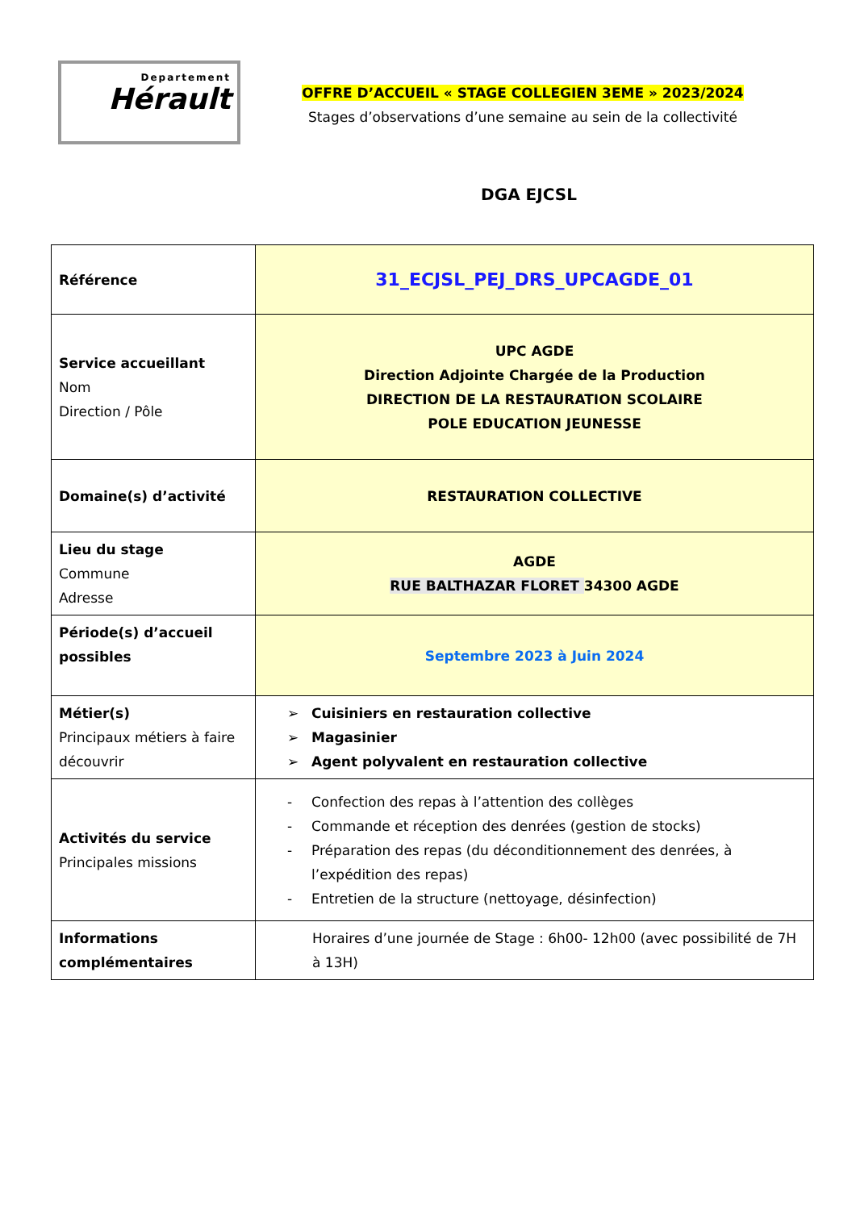Departement
Hérault
OFFRE D’ACCUEIL « STAGE COLLEGIEN 3EME » 2023/2024
Stages d’observations d’une semaine au sein de la collectivité
DGA EJCSL
| Référence | 31_ECJSL_PEJ_DRS_UPCAGDE_01 |
| Service accueillant Nom Direction / Pôle | UPC AGDE Direction Adjointe Chargée de la Production DIRECTION DE LA RESTAURATION SCOLAIRE POLE EDUCATION JEUNESSE |
| Domaine(s) d’activité | RESTAURATION COLLECTIVE |
| Lieu du stage Commune Adresse | AGDE RUE BALTHAZAR FLORET 34300 AGDE |
| Période(s) d’accueil possibles | Septembre 2023 à Juin 2024 |
| Métier(s) Principaux métiers à faire découvrir | ➢ Cuisiniers en restauration collective ➢ Magasinier ➢ Agent polyvalent en restauration collective |
| Activités du service Principales missions | - Confection des repas à l’attention des collèges - Commande et réception des denrées (gestion de stocks) - Préparation des repas (du déconditionnement des denrées, à l’expédition des repas) - Entretien de la structure (nettoyage, désinfection) |
| Informations complémentaires | Horaires d’une journée de Stage : 6h00- 12h00 (avec possibilité de 7H à 13H) |